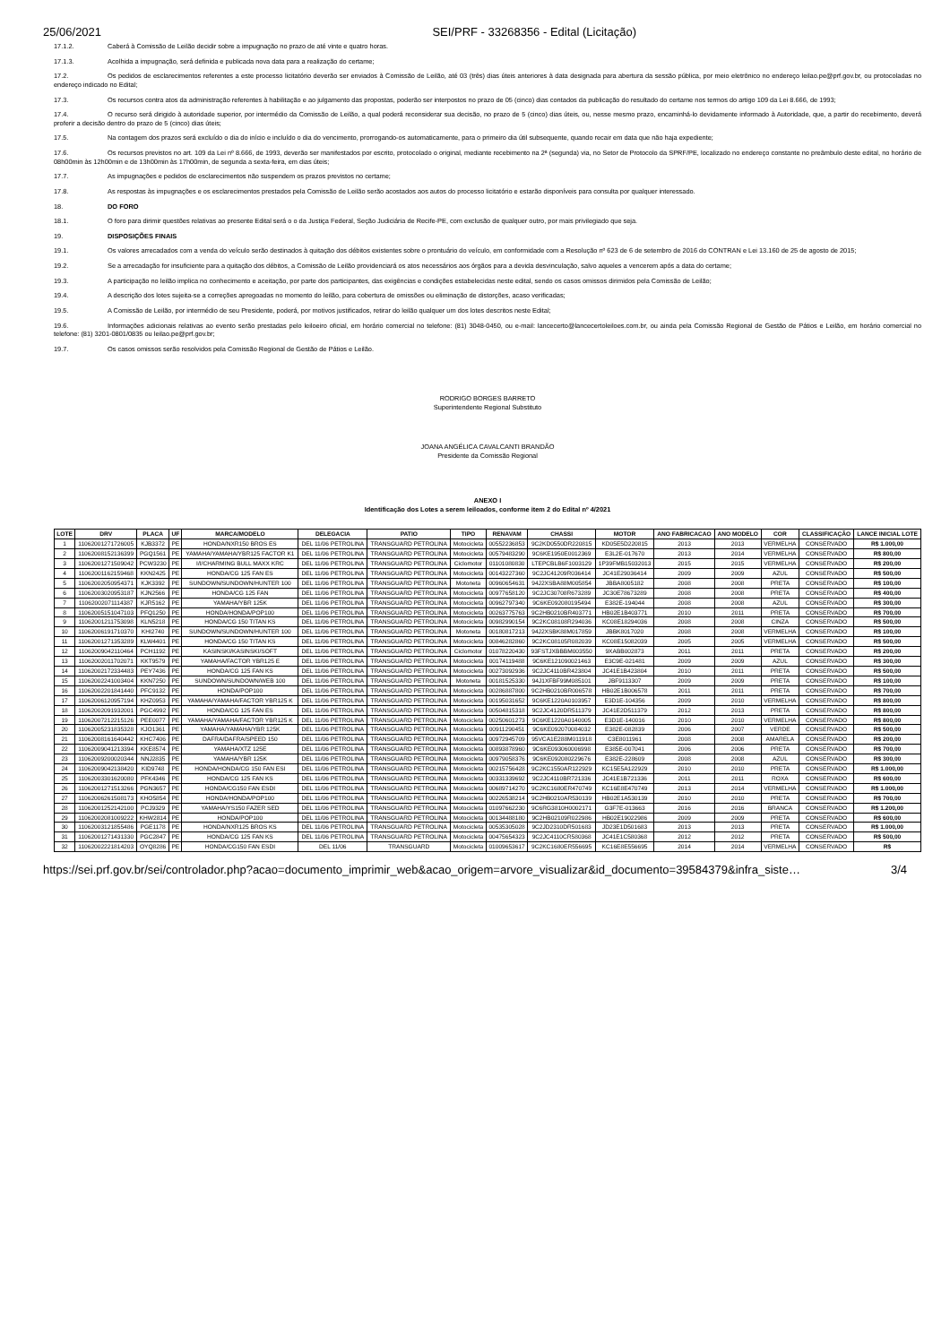25/06/2021 SEI/PRF - 33268356 - Edital (Licitação)
17.1.2. Caberá à Comissão de Leilão decidir sobre a impugnação no prazo de até vinte e quatro horas.
17.1.3. Acolhida a impugnação, será definida e publicada nova data para a realização do certame;
17.2. Os pedidos de esclarecimentos referentes a este processo licitatório deverão ser enviados à Comissão de Leilão, até 03 (três) dias úteis anteriores à data designada para abertura da sessão pública, por meio eletrônico no endereço leilao.pe@prf.gov.br, ou protocoladas no endereço indicado no Edital;
17.3. Os recursos contra atos da administração referentes à habilitação e ao julgamento das propostas, poderão ser interpostos no prazo de 05 (cinco) dias contados da publicação do resultado do certame nos termos do artigo 109 da Lei 8.666, de 1993;
17.4. O recurso será dirigido à autoridade superior, por intermédio da Comissão de Leilão, a qual poderá reconsiderar sua decisão, no prazo de 5 (cinco) dias úteis, ou, nesse mesmo prazo, encaminhá-lo devidamente informado à Autoridade, que, a partir do recebimento, deverá proferir a decisão dentro do prazo de 5 (cinco) dias úteis;
17.5. Na contagem dos prazos será excluído o dia do início e incluído o dia do vencimento, prorrogando-os automaticamente, para o primeiro dia útil subsequente, quando recair em data que não haja expediente;
17.6. Os recursos previstos no art. 109 da Lei nº 8.666, de 1993, deverão ser manifestados por escrito, protocolado o original, mediante recebimento na 2ª (segunda) via, no Setor de Protocolo da SPRF/PE, localizado no endereço constante no preâmbulo deste edital, no horário de 08h00min às 12h00min e de 13h00min às 17h00min, de segunda a sexta-feira, em dias úteis;
17.7. As impugnações e pedidos de esclarecimentos não suspendem os prazos previstos no certame;
17.8. As respostas às impugnações e os esclarecimentos prestados pela Comissão de Leilão serão acostados aos autos do processo licitatório e estarão disponíveis para consulta por qualquer interessado.
18. DO FORO
18.1. O foro para dirimir questões relativas ao presente Edital será o o da Justiça Federal, Seção Judiciária de Recife-PE, com exclusão de qualquer outro, por mais privilegiado que seja.
19. DISPOSIÇÕES FINAIS
19.1. Os valores arrecadados com a venda do veículo serão destinados à quitação dos débitos existentes sobre o prontuário do veículo, em conformidade com a Resolução nº 623 de 6 de setembro de 2016 do CONTRAN e Lei 13.160 de 25 de agosto de 2015;
19.2. Se a arrecadação for insuficiente para a quitação dos débitos, a Comissão de Leilão providenciará os atos necessários aos órgãos para a devida desvinculação, salvo aqueles a vencerem após a data do certame;
19.3. A participação no leilão implica no conhecimento e aceitação, por parte dos participantes, das exigências e condições estabelecidas neste edital, sendo os casos omissos dirimidos pela Comissão de Leilão;
19.4. A descrição dos lotes sujeita-se a correções apregoadas no momento do leilão, para cobertura de omissões ou eliminação de distorções, acaso verificadas;
19.5. A Comissão de Leilão, por intermédio de seu Presidente, poderá, por motivos justificados, retirar do leilão qualquer um dos lotes descritos neste Edital;
19.6. Informações adicionais relativas ao evento serão prestadas pelo leiloeiro oficial, em horário comercial no telefone: (81) 3048-0450, ou e-mail: lancecerto@lancecertoleiloes.com.br, ou ainda pela Comissão Regional de Gestão de Pátios e Leilão, em horário comercial no telefone: (81) 3201-0801/0835 ou leilao.pe@prf.gov.br;
19.7. Os casos omissos serão resolvidos pela Comissão Regional de Gestão de Pátios e Leilão.
RODRIGO BORGES BARRETO
Superintendente Regional Substituto
JOANA ANGÉLICA CAVALCANTI BRANDÃO
Presidente da Comissão Regional
ANEXO I
Identificação dos Lotes a serem leiloados, conforme item 2 do Edital nº 4/2021
| LOTE | DRV | PLACA | UF | MARCA/MODELO | DELEGACIA | PATIO | TIPO | RENAVAM | CHASSI | MOTOR | ANO FABRICACAO | ANO MODELO | COR | CLASSIFICAÇÃO | LANCE INICIAL LOTE |
| --- | --- | --- | --- | --- | --- | --- | --- | --- | --- | --- | --- | --- | --- | --- | --- |
| 1 | 11062001271726005 | KJB3372 | PE | HONDA/NXR150 BROS ES | DEL 11/06 PETROLINA | TRANSGUARD PETROLINA | Motocicleta | 00552236853 | 9C2KD0550DR220815 | KD05E5D220815 | 2013 | 2013 | VERMELHA | CONSERVADO | R$ 1.000,00 |
| 2 | 11062008152136399 | PGQ1561 | PE | YAMAHA/YAMAHA/YBR125 FACTOR K1 | DEL 11/06 PETROLINA | TRANSGUARD PETROLINA | Motocicleta | 00579483290 | 9C6KE1950E0012369 | E3L2E-017670 | 2013 | 2014 | VERMELHA | CONSERVADO | R$ 800,00 |
| 3 | 11062001271509042 | PCW3230 | PE | I/I/CHARMING BULL MAXX KRC | DEL 11/06 PETROLINA | TRANSGUARD PETROLINA | Ciclomotor | 01101080830 | LTEPCBLB6F1003129 | 1P39FMB15032013 | 2015 | 2015 | VERMELHA | CONSERVADO | R$ 200,00 |
| 4 | 11062001162159468 | KKN2425 | PE | HONDA/CG 125 FAN ES | DEL 11/06 PETROLINA | TRANSGUARD PETROLINA | Motocicleta | 00143227360 | 9C2JC41209R036414 | JC41E29036414 | 2009 | 2009 | AZUL | CONSERVADO | R$ 500,00 |
| 5 | 11062002050954371 | KJK3392 | PE | SUNDOWN/SUNDOWN/HUNTER 100 | DEL 11/06 PETROLINA | TRANSGUARD PETROLINA | Motoneta | 00960654631 | 94J2XSBA88M005854 | JBBA8005182 | 2008 | 2008 | PRETA | CONSERVADO | R$ 100,00 |
| 6 | 11062003020953187 | KJN2566 | PE | HONDA/CG 125 FAN | DEL 11/06 PETROLINA | TRANSGUARD PETROLINA | Motocicleta | 00977658120 | 9C2JC30708R673289 | JC30E78673289 | 2008 | 2008 | PRETA | CONSERVADO | R$ 400,00 |
| 7 | 11062002071114387 | KJR5162 | PE | YAMAHA/YBR 125K | DEL 11/06 PETROLINA | TRANSGUARD PETROLINA | Motocicleta | 00962797340 | 9C6KE092080195494 | E382E-194044 | 2008 | 2008 | AZUL | CONSERVADO | R$ 300,00 |
| 8 | 11062005151047103 | PFQ1250 | PE | HONDA/HONDA/POP100 | DEL 11/06 PETROLINA | TRANSGUARD PETROLINA | Motocicleta | 00263775763 | 9C2HB0210BR403771 | HB02E1B403771 | 2010 | 2011 | PRETA | CONSERVADO | R$ 700,00 |
| 9 | 11062001211753098 | KLN5218 | PE | HONDA/CG 150 TITAN KS | DEL 11/06 PETROLINA | TRANSGUARD PETROLINA | Motocicleta | 00982990154 | 9C2KC08108R294036 | KC08E18294036 | 2008 | 2008 | CINZA | CONSERVADO | R$ 500,00 |
| 10 | 11062006191710370 | KHI2740 | PE | SUNDOWN/SUNDOWN/HUNTER 100 | DEL 11/06 PETROLINA | TRANSGUARD PETROLINA | Motoneta | 00180817213 | 94J2XSBK88M017859 | JBBK8017020 | 2008 | 2008 | VERMELHA | CONSERVADO | R$ 100,00 |
| 11 | 11062001271353289 | KLW4401 | PE | HONDA/CG 150 TITAN KS | DEL 11/06 PETROLINA | TRANSGUARD PETROLINA | Motocicleta | 00846282860 | 9C2KC08105R082039 | KC08E15082039 | 2005 | 2005 | VERMELHA | CONSERVADO | R$ 500,00 |
| 12 | 11062009042110464 | PCH1192 | PE | KASINSKI/KASINSKI/SOFT | DEL 11/06 PETROLINA | TRANSGUARD PETROLINA | Ciclomotor | 01078220430 | 93FSTJXBBBM003550 | 9XABB002873 | 2011 | 2011 | PRETA | CONSERVADO | R$ 200,00 |
| 13 | 11062002011702071 | KKT9579 | PE | YAMAHA/FACTOR YBR125 E | DEL 11/06 PETROLINA | TRANSGUARD PETROLINA | Motocicleta | 00174119488 | 9C6KE121090021463 | E3C9E-021481 | 2009 | 2009 | AZUL | CONSERVADO | R$ 300,00 |
| 14 | 11062002172334483 | PEY7436 | PE | HONDA/CG 125 FAN KS | DEL 11/06 PETROLINA | TRANSGUARD PETROLINA | Motocicleta | 00273092936 | 9C2JC4110BR423804 | JC41E1B423804 | 2010 | 2011 | PRETA | CONSERVADO | R$ 500,00 |
| 15 | 11062002241003404 | KKN7250 | PE | SUNDOWN/SUNDOWN/WEB 100 | DEL 11/06 PETROLINA | TRANSGUARD PETROLINA | Motoneta | 00181525330 | 94J1XFBF99M085101 | JBF9113307 | 2009 | 2009 | PRETA | CONSERVADO | R$ 100,00 |
| 16 | 11062002201841440 | PFC9132 | PE | HONDA/POP100 | DEL 11/06 PETROLINA | TRANSGUARD PETROLINA | Motocicleta | 00286887800 | 9C2HB0210BR006578 | HB02E1B006578 | 2011 | 2011 | PRETA | CONSERVADO | R$ 700,00 |
| 17 | 11062006120957194 | KHZ0953 | PE | YAMAHA/YAMAHA/FACTOR YBR125 K | DEL 11/06 PETROLINA | TRANSGUARD PETROLINA | Motocicleta | 00195031652 | 9C6KE1220A0103957 | E3D1E-104356 | 2009 | 2010 | VERMELHA | CONSERVADO | R$ 800,00 |
| 18 | 11062002091932001 | PGC4992 | PE | HONDA/CG 125 FAN ES | DEL 11/06 PETROLINA | TRANSGUARD PETROLINA | Motocicleta | 00504815318 | 9C2JC4120DR511379 | JC41E2D511379 | 2012 | 2013 | PRETA | CONSERVADO | R$ 800,00 |
| 19 | 11062007212215126 | PEE0077 | PE | YAMAHA/YAMAHA/FACTOR YBR125 K | DEL 11/06 PETROLINA | TRANSGUARD PETROLINA | Motocicleta | 00250601273 | 9C6KE1220A0140005 | E3D1E-140016 | 2010 | 2010 | VERMELHA | CONSERVADO | R$ 800,00 |
| 20 | 11062005231835328 | KJO1361 | PE | YAMAHA/YAMAHA/YBR 125K | DEL 11/06 PETROLINA | TRANSGUARD PETROLINA | Motocicleta | 00911290451 | 9C6KE092070084032 | E382E-082839 | 2006 | 2007 | VERDE | CONSERVADO | R$ 500,00 |
| 21 | 11062008161640442 | KHC7406 | PE | DAFRA/DAFRA/SPEED 150 | DEL 11/06 PETROLINA | TRANSGUARD PETROLINA | Motocicleta | 00972945709 | 95VCA1E288M011918 | C3E8011961 | 2008 | 2008 | AMARELA | CONSERVADO | R$ 200,00 |
| 22 | 11062009041213394 | KKE8574 | PE | YAMAHA/XTZ 125E | DEL 11/06 PETROLINA | TRANSGUARD PETROLINA | Motocicleta | 00893878960 | 9C6KE093060006998 | E385E-007041 | 2006 | 2006 | PRETA | CONSERVADO | R$ 700,00 |
| 23 | 11062009200020344 | NNJ2835 | PE | YAMAHA/YBR 125K | DEL 11/06 PETROLINA | TRANSGUARD PETROLINA | Motocicleta | 00979058376 | 9C6KE092080229676 | E382E-228609 | 2008 | 2008 | AZUL | CONSERVADO | R$ 300,00 |
| 24 | 11062009042138420 | KID9748 | PE | HONDA/HONDA/CG 150 FAN ESI | DEL 11/06 PETROLINA | TRANSGUARD PETROLINA | Motocicleta | 00215756428 | 9C2KC1550AR122929 | KC15E5A122929 | 2010 | 2010 | PRETA | CONSERVADO | R$ 1.000,00 |
| 25 | 11062003301620080 | PFK4346 | PE | HONDA/CG 125 FAN KS | DEL 11/06 PETROLINA | TRANSGUARD PETROLINA | Motocicleta | 00331339692 | 9C2JC4110BR721336 | JC41E1B721336 | 2011 | 2011 | ROXA | CONSERVADO | R$ 600,00 |
| 26 | 11062001271513266 | PGN3657 | PE | HONDA/CG150 FAN ESDI | DEL 11/06 PETROLINA | TRANSGUARD PETROLINA | Motocicleta | 00689714270 | 9C2KC1680ER470749 | KC16E8E470749 | 2013 | 2014 | VERMELHA | CONSERVADO | R$ 1.000,00 |
| 27 | 11062006261508173 | KHO5854 | PE | HONDA/HONDA/POP100 | DEL 11/06 PETROLINA | TRANSGUARD PETROLINA | Motocicleta | 00226538214 | 9C2HB0210AR530139 | HB02E1A530139 | 2010 | 2010 | PRETA | CONSERVADO | R$ 700,00 |
| 28 | 11062001252142100 | PCJ9329 | PE | YAMAHA/YS150 FAZER SED | DEL 11/06 PETROLINA | TRANSGUARD PETROLINA | Motocicleta | 01097662230 | 9C6RG3810H0002171 | G3F7E-013663 | 2016 | 2016 | BRANCA | CONSERVADO | R$ 1.200,00 |
| 29 | 11062002081009222 | KHW2814 | PE | HONDA/POP100 | DEL 11/06 PETROLINA | TRANSGUARD PETROLINA | Motocicleta | 00134488180 | 9C2HB02109R022986 | HB02E19022986 | 2009 | 2009 | PRETA | CONSERVADO | R$ 600,00 |
| 30 | 11062003121855486 | PGE1178 | PE | HONDA/NXR125 BROS KS | DEL 11/06 PETROLINA | TRANSGUARD PETROLINA | Motocicleta | 00535305028 | 9C2JD2310DR501683 | JD23E1D501683 | 2013 | 2013 | PRETA | CONSERVADO | R$ 1.000,00 |
| 31 | 11062001271431330 | PGC2847 | PE | HONDA/CG 125 FAN KS | DEL 11/06 PETROLINA | TRANSGUARD PETROLINA | Motocicleta | 00475654323 | 9C2JC4110CR580368 | JC41E1C580368 | 2012 | 2012 | PRETA | CONSERVADO | R$ 500,00 |
| 32 | 11062002221814203 | OYQ8286 | PE | HONDA/CG150 FAN ESDI | DEL 11/06 | TRANSGUARD | Motocicleta | 01009653617 | 9C2KC1680ER556695 | KC16E8E556695 | 2014 | 2014 | VERMELHA | CONSERVADO | R$ |
https://sei.prf.gov.br/sei/controlador.php?acao=documento_imprimir_web&acao_origem=arvore_visualizar&id_documento=39584379&infra_siste… 3/4